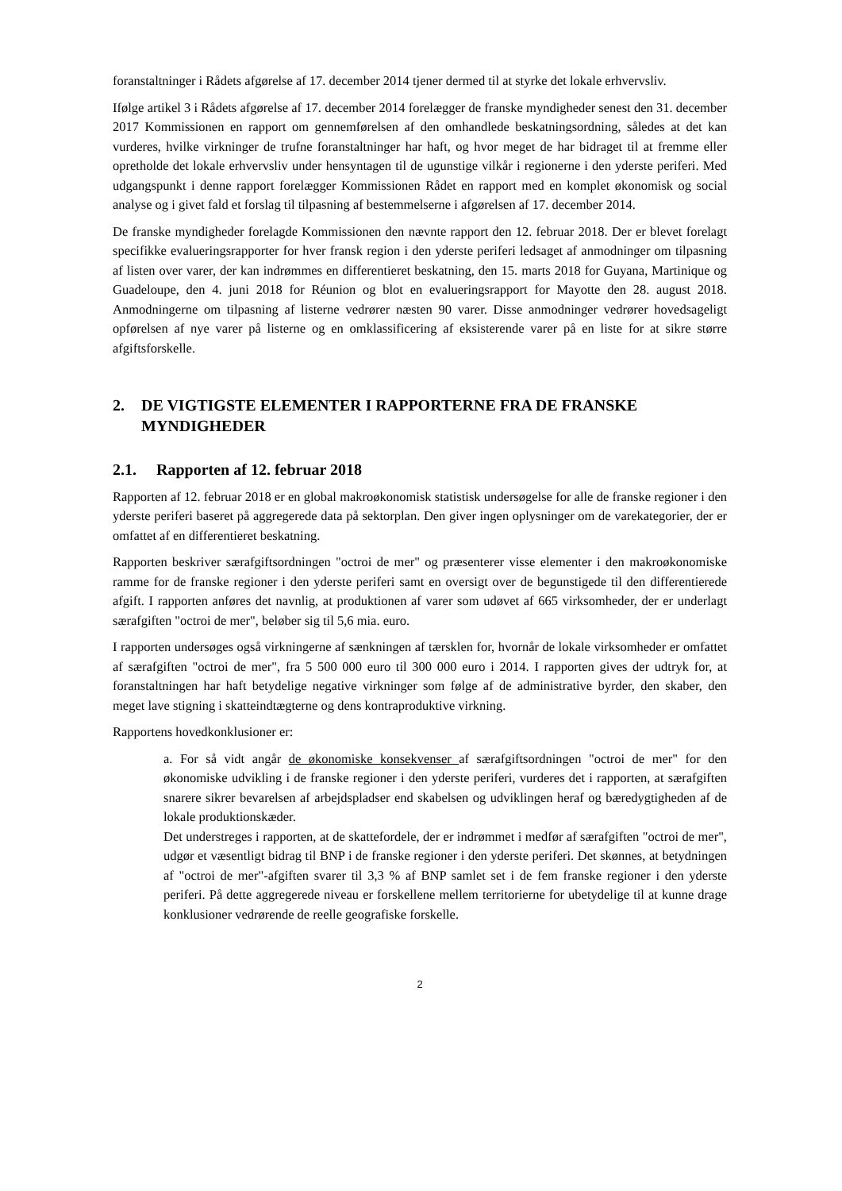foranstaltninger i Rådets afgørelse af 17. december 2014 tjener dermed til at styrke det lokale erhvervsliv.
Ifølge artikel 3 i Rådets afgørelse af 17. december 2014 forelægger de franske myndigheder senest den 31. december 2017 Kommissionen en rapport om gennemførelsen af den omhandlede beskatningsordning, således at det kan vurderes, hvilke virkninger de trufne foranstaltninger har haft, og hvor meget de har bidraget til at fremme eller opretholde det lokale erhvervsliv under hensyntagen til de ugunstige vilkår i regionerne i den yderste periferi. Med udgangspunkt i denne rapport forelægger Kommissionen Rådet en rapport med en komplet økonomisk og social analyse og i givet fald et forslag til tilpasning af bestemmelserne i afgørelsen af 17. december 2014.
De franske myndigheder forelagde Kommissionen den nævnte rapport den 12. februar 2018. Der er blevet forelagt specifikke evalueringsrapporter for hver fransk region i den yderste periferi ledsaget af anmodninger om tilpasning af listen over varer, der kan indrømmes en differentieret beskatning, den 15. marts 2018 for Guyana, Martinique og Guadeloupe, den 4. juni 2018 for Réunion og blot en evalueringsrapport for Mayotte den 28. august 2018. Anmodningerne om tilpasning af listerne vedrører næsten 90 varer. Disse anmodninger vedrører hovedsageligt opførelsen af nye varer på listerne og en omklassificering af eksisterende varer på en liste for at sikre større afgiftsforskelle.
2. DE VIGTIGSTE ELEMENTER I RAPPORTERNE FRA DE FRANSKE MYNDIGHEDER
2.1. Rapporten af 12. februar 2018
Rapporten af 12. februar 2018 er en global makroøkonomisk statistisk undersøgelse for alle de franske regioner i den yderste periferi baseret på aggregerede data på sektorplan. Den giver ingen oplysninger om de varekategorier, der er omfattet af en differentieret beskatning.
Rapporten beskriver særafgiftsordningen "octroi de mer" og præsenterer visse elementer i den makroøkonomiske ramme for de franske regioner i den yderste periferi samt en oversigt over de begunstigede til den differentierede afgift. I rapporten anføres det navnlig, at produktionen af varer som udøvet af 665 virksomheder, der er underlagt særafgiften "octroi de mer", beløber sig til 5,6 mia. euro.
I rapporten undersøges også virkningerne af sænkningen af tærsklen for, hvornår de lokale virksomheder er omfattet af særafgiften "octroi de mer", fra 5 500 000 euro til 300 000 euro i 2014. I rapporten gives der udtryk for, at foranstaltningen har haft betydelige negative virkninger som følge af de administrative byrder, den skaber, den meget lave stigning i skatteindtægterne og dens kontraproduktive virkning.
Rapportens hovedkonklusioner er:
a. For så vidt angår de økonomiske konsekvenser af særafgiftsordningen "octroi de mer" for den økonomiske udvikling i de franske regioner i den yderste periferi, vurderes det i rapporten, at særafgiften snarere sikrer bevarelsen af arbejdspladser end skabelsen og udviklingen heraf og bæredygtigheden af de lokale produktionskæder.
Det understreges i rapporten, at de skattefordele, der er indrømmet i medfør af særafgiften "octroi de mer", udgør et væsentligt bidrag til BNP i de franske regioner i den yderste periferi. Det skønnes, at betydningen af "octroi de mer"-afgiften svarer til 3,3 % af BNP samlet set i de fem franske regioner i den yderste periferi. På dette aggregerede niveau er forskellene mellem territorierne for ubetydelige til at kunne drage konklusioner vedrørende de reelle geografiske forskelle.
2